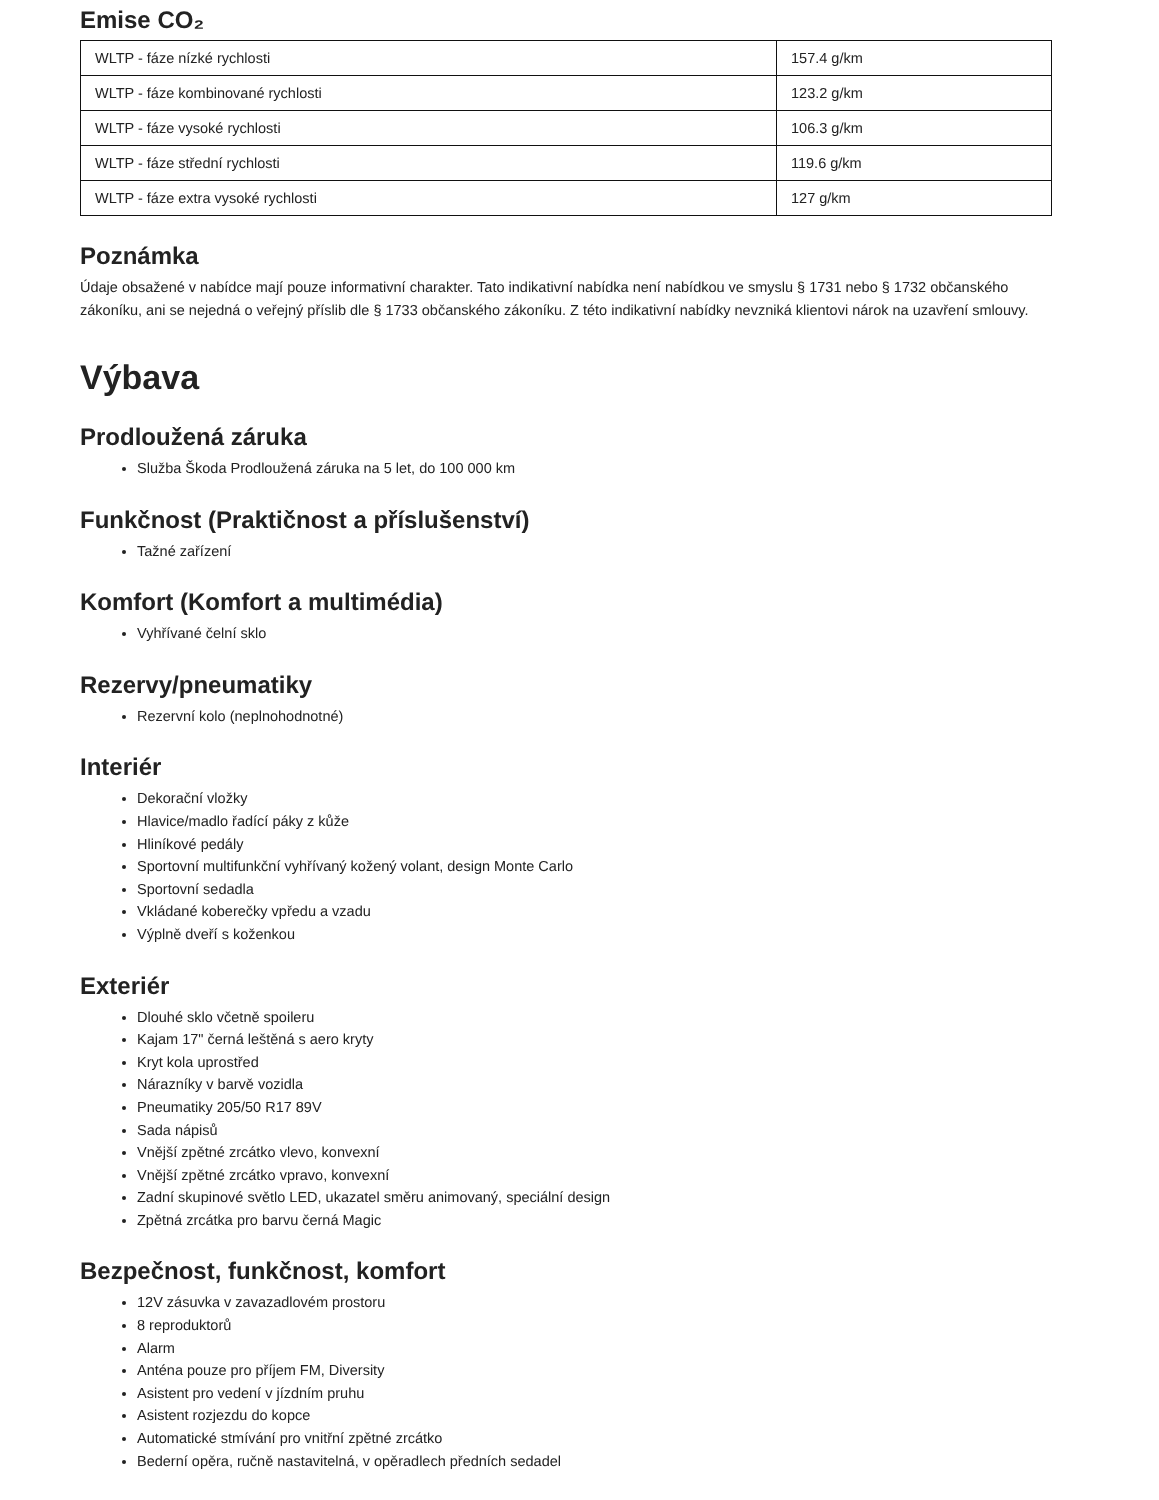Emise CO₂
| WLTP - fáze nízké rychlosti | 157.4 g/km |
| WLTP - fáze kombinované rychlosti | 123.2 g/km |
| WLTP - fáze vysoké rychlosti | 106.3 g/km |
| WLTP - fáze střední rychlosti | 119.6 g/km |
| WLTP - fáze extra vysoké rychlosti | 127 g/km |
Poznámka
Údaje obsažené v nabídce mají pouze informativní charakter. Tato indikativní nabídka není nabídkou ve smyslu § 1731 nebo § 1732 občanského zákoníku, ani se nejedná o veřejný příslib dle § 1733 občanského zákoníku. Z této indikativní nabídky nevzniká klientovi nárok na uzavření smlouvy.
Výbava
Prodloužená záruka
Služba Škoda Prodloužená záruka na 5 let, do 100 000 km
Funkčnost (Praktičnost a příslušenství)
Tažné zařízení
Komfort (Komfort a multimédia)
Vyhřívané čelní sklo
Rezervy/pneumatiky
Rezervní kolo (neplnohodnotné)
Interiér
Dekorační vložky
Hlavice/madlo řadící páky z kůže
Hliníkové pedály
Sportovní multifunkční vyhřívaný kožený volant, design Monte Carlo
Sportovní sedadla
Vkládané koberečky vpředu a vzadu
Výplně dveří s koženkou
Exteriér
Dlouhé sklo včetně spoileru
Kajam 17" černá leštěná s aero kryty
Kryt kola uprostřed
Nárazníky v barvě vozidla
Pneumatiky 205/50 R17 89V
Sada nápisů
Vnější zpětné zrcátko vlevo, konvexní
Vnější zpětné zrcátko vpravo, konvexní
Zadní skupinové světlo LED, ukazatel směru animovaný, speciální design
Zpětná zrcátka pro barvu černá Magic
Bezpečnost, funkčnost, komfort
12V zásuvka v zavazadlovém prostoru
8 reproduktorů
Alarm
Anténa pouze pro příjem FM, Diversity
Asistent pro vedení v jízdním pruhu
Asistent rozjezdu do kopce
Automatické stmívání pro vnitřní zpětné zrcátko
Bederní opěra, ručně nastavitelná, v opěradlech předních sedadel